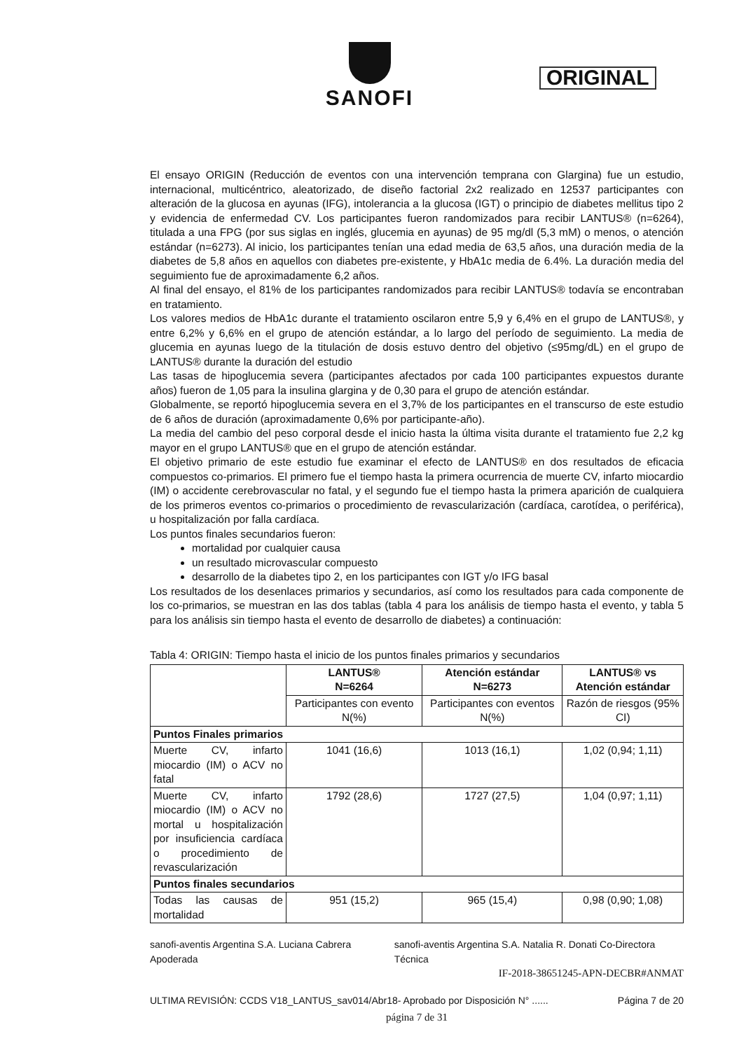SANOFI
ORIGINAL
El ensayo ORIGIN (Reducción de eventos con una intervención temprana con Glargina) fue un estudio, internacional, multicéntrico, aleatorizado, de diseño factorial 2x2 realizado en 12537 participantes con alteración de la glucosa en ayunas (IFG), intolerancia a la glucosa (IGT) o principio de diabetes mellitus tipo 2 y evidencia de enfermedad CV. Los participantes fueron randomizados para recibir LANTUS® (n=6264), titulada a una FPG (por sus siglas en inglés, glucemia en ayunas) de 95 mg/dl (5,3 mM) o menos, o atención estándar (n=6273). Al inicio, los participantes tenían una edad media de 63,5 años, una duración media de la diabetes de 5,8 años en aquellos con diabetes pre-existente, y HbA1c media de 6.4%. La duración media del seguimiento fue de aproximadamente 6,2 años.
Al final del ensayo, el 81% de los participantes randomizados para recibir LANTUS® todavía se encontraban en tratamiento.
Los valores medios de HbA1c durante el tratamiento oscilaron entre 5,9 y 6,4% en el grupo de LANTUS®, y entre 6,2% y 6,6% en el grupo de atención estándar, a lo largo del período de seguimiento. La media de glucemia en ayunas luego de la titulación de dosis estuvo dentro del objetivo (≤95mg/dL) en el grupo de LANTUS® durante la duración del estudio
Las tasas de hipoglucemia severa (participantes afectados por cada 100 participantes expuestos durante años) fueron de 1,05 para la insulina glargina y de 0,30 para el grupo de atención estándar.
Globalmente, se reportó hipoglucemia severa en el 3,7% de los participantes en el transcurso de este estudio de 6 años de duración (aproximadamente 0,6% por participante-año).
La media del cambio del peso corporal desde el inicio hasta la última visita durante el tratamiento fue 2,2 kg mayor en el grupo LANTUS® que en el grupo de atención estándar.
El objetivo primario de este estudio fue examinar el efecto de LANTUS® en dos resultados de eficacia compuestos co-primarios. El primero fue el tiempo hasta la primera ocurrencia de muerte CV, infarto miocardio (IM) o accidente cerebrovascular no fatal, y el segundo fue el tiempo hasta la primera aparición de cualquiera de los primeros eventos co-primarios o procedimiento de revascularización (cardíaca, carotídea, o periférica), u hospitalización por falla cardíaca.
Los puntos finales secundarios fueron:
mortalidad por cualquier causa
un resultado microvascular compuesto
desarrollo de la diabetes tipo 2, en los participantes con IGT y/o IFG basal
Los resultados de los desenlaces primarios y secundarios, así como los resultados para cada componente de los co-primarios, se muestran en las dos tablas (tabla 4 para los análisis de tiempo hasta el evento, y tabla 5 para los análisis sin tiempo hasta el evento de desarrollo de diabetes) a continuación:
Tabla 4: ORIGIN: Tiempo hasta el inicio de los puntos finales primarios y secundarios
| | LANTUS® N=6264 | Atención estándar N=6273 | LANTUS® vs Atención estándar |
| --- | --- | --- | --- |
| | Participantes con evento N(%) | Participantes con eventos N(%) | Razón de riesgos (95% CI) |
| Puntos Finales primarios | | | |
| Muerte CV, infarto miocardio (IM) o ACV no fatal | 1041 (16,6) | 1013 (16,1) | 1,02 (0,94; 1,11) |
| Muerte CV, infarto miocardio (IM) o ACV no mortal u hospitalización por insuficiencia cardíaca o procedimiento de revascularización | 1792 (28,6) | 1727 (27,5) | 1,04 (0,97; 1,11) |
| Puntos finales secundarios | | | |
| Todas las causas de mortalidad | 951 (15,2) | 965 (15,4) | 0,98 (0,90; 1,08) |
sanofi-aventis Argentina S.A. Luciana Cabrera Apoderada sanofi-aventis Argentina S.A. Natalia R. Donati Co-Directora Técnica
IF-2018-38651245-APN-DECBR#ANMAT
ULTIMA REVISIÓN: CCDS V18_LANTUS_sav014/Abr18- Aprobado por Disposición N° ...... Página 7 de 20
página 7 de 31